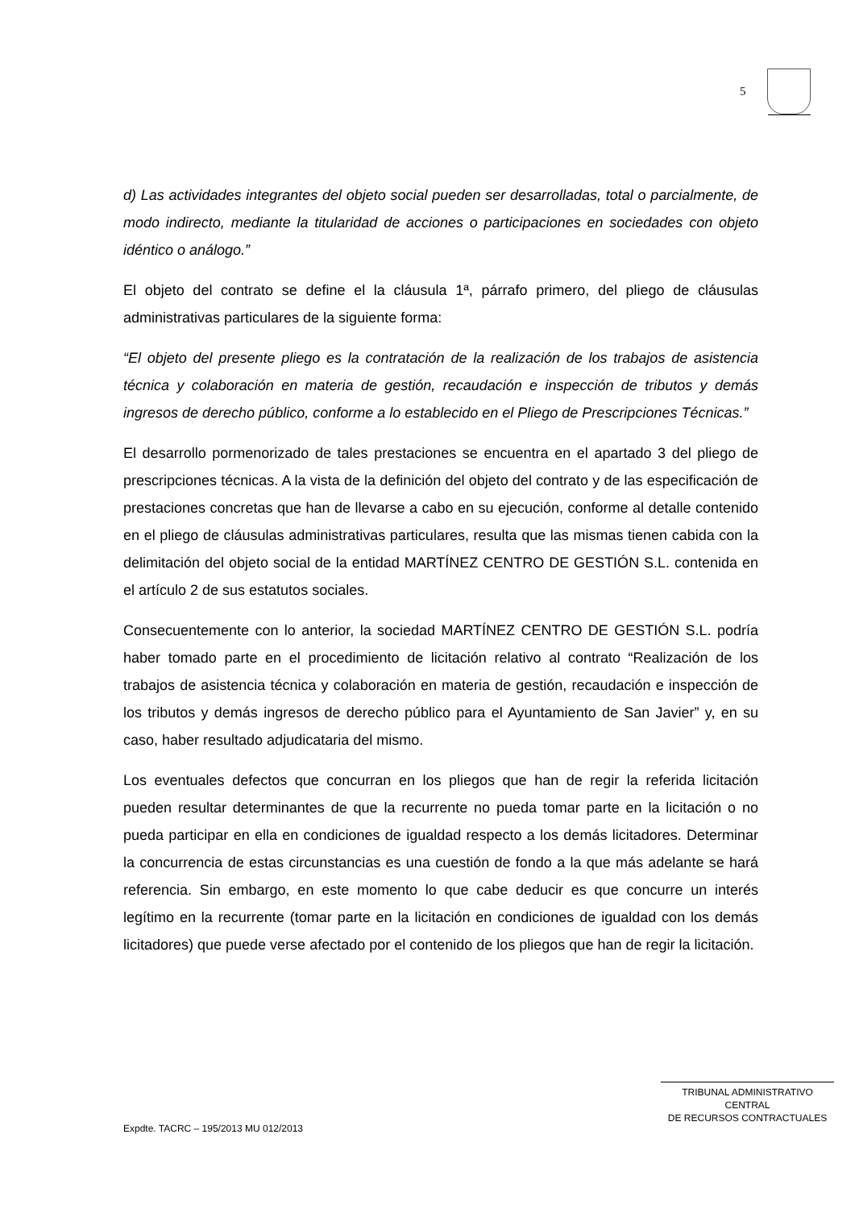5
d) Las actividades integrantes del objeto social pueden ser desarrolladas, total o parcialmente, de modo indirecto, mediante la titularidad de acciones o participaciones en sociedades con objeto idéntico o análogo.”
El objeto del contrato se define el la cláusula 1ª, párrafo primero, del pliego de cláusulas administrativas particulares de la siguiente forma:
“El objeto del presente pliego es la contratación de la realización de los trabajos de asistencia técnica y colaboración en materia de gestión, recaudación e inspección de tributos y demás ingresos de derecho público, conforme a lo establecido en el Pliego de Prescripciones Técnicas.”
El desarrollo pormenorizado de tales prestaciones se encuentra en el apartado 3 del pliego de prescripciones técnicas. A la vista de la definición del objeto del contrato y de las especificación de prestaciones concretas que han de llevarse a cabo en su ejecución, conforme al detalle contenido en el pliego de cláusulas administrativas particulares, resulta que las mismas tienen cabida con la delimitación del objeto social de la entidad MARTÍNEZ CENTRO DE GESTIÓN S.L. contenida en el artículo 2 de sus estatutos sociales.
Consecuentemente con lo anterior, la sociedad MARTÍNEZ CENTRO DE GESTIÓN S.L. podría haber tomado parte en el procedimiento de licitación relativo al contrato “Realización de los trabajos de asistencia técnica y colaboración en materia de gestión, recaudación e inspección de los tributos y demás ingresos de derecho público para el Ayuntamiento de San Javier” y, en su caso, haber resultado adjudicataria del mismo.
Los eventuales defectos que concurran en los pliegos que han de regir la referida licitación pueden resultar determinantes de que la recurrente no pueda tomar parte en la licitación o no pueda participar en ella en condiciones de igualdad respecto a los demás licitadores. Determinar la concurrencia de estas circunstancias es una cuestión de fondo a la que más adelante se hará referencia. Sin embargo, en este momento lo que cabe deducir es que concurre un interés legítimo en la recurrente (tomar parte en la licitación en condiciones de igualdad con los demás licitadores) que puede verse afectado por el contenido de los pliegos que han de regir la licitación.
TRIBUNAL ADMINISTRATIVO CENTRAL
DE RECURSOS CONTRACTUALES
Expdte. TACRC – 195/2013 MU 012/2013